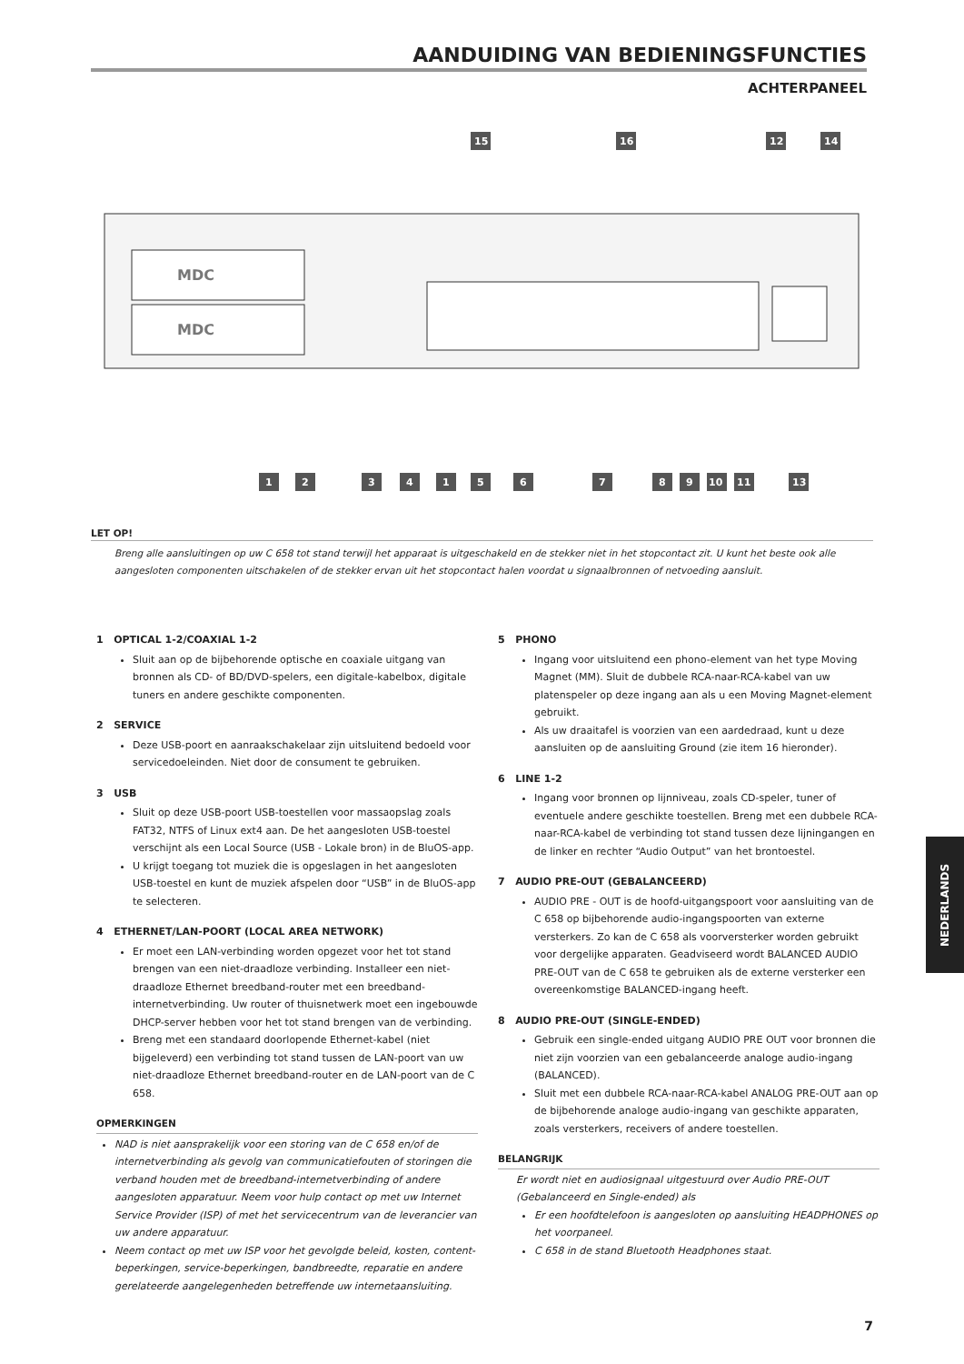AANDUIDING VAN BEDIENINGSFUNCTIES
ACHTERPANEEL
MDC
MDC
15
16
12
14
1
2
3
4
1
5
6
7
8
9
10
11
13
LET OP!
Breng alle aansluitingen op uw C 658 tot stand terwijl het apparaat is uitgeschakeld en de stekker niet in het stopcontact zit. U kunt het beste ook alle aangesloten componenten uitschakelen of de stekker ervan uit het stopcontact halen voordat u signaalbronnen of netvoeding aansluit.
1 OPTICAL 1-2/COAXIAL 1-2
Sluit aan op de bijbehorende optische en coaxiale uitgang van bronnen als CD- of BD/DVD-spelers, een digitale-kabelbox, digitale tuners en andere geschikte componenten.
2 SERVICE
Deze USB-poort en aanraakschakelaar zijn uitsluitend bedoeld voor servicedoeleinden. Niet door de consument te gebruiken.
3 USB
Sluit op deze USB-poort USB-toestellen voor massaopslag zoals FAT32, NTFS of Linux ext4 aan. De het aangesloten USB-toestel verschijnt als een Local Source (USB - Lokale bron) in de BluOS-app.
U krijgt toegang tot muziek die is opgeslagen in het aangesloten USB-toestel en kunt de muziek afspelen door “USB” in de BluOS-app te selecteren.
4 ETHERNET/LAN-POORT (LOCAL AREA NETWORK)
Er moet een LAN-verbinding worden opgezet voor het tot stand brengen van een niet-draadloze verbinding. Installeer een niet-draadloze Ethernet breedband-router met een breedband-internetverbinding. Uw router of thuisnetwerk moet een ingebouwde DHCP-server hebben voor het tot stand brengen van de verbinding.
Breng met een standaard doorlopende Ethernet-kabel (niet bijgeleverd) een verbinding tot stand tussen de LAN-poort van uw niet-draadloze Ethernet breedband-router en de LAN-poort van de C 658.
OPMERKINGEN
NAD is niet aansprakelijk voor een storing van de C 658 en/of de internetverbinding als gevolg van communicatiefouten of storingen die verband houden met de breedband-internetverbinding of andere aangesloten apparatuur. Neem voor hulp contact op met uw Internet Service Provider (ISP) of met het servicecentrum van de leverancier van uw andere apparatuur.
Neem contact op met uw ISP voor het gevolgde beleid, kosten, content-beperkingen, service-beperkingen, bandbreedte, reparatie en andere gerelateerde aangelegenheden betreffende uw internetaansluiting.
5 PHONO
Ingang voor uitsluitend een phono-element van het type Moving Magnet (MM). Sluit de dubbele RCA-naar-RCA-kabel van uw platenspeler op deze ingang aan als u een Moving Magnet-element gebruikt.
Als uw draaitafel is voorzien van een aardedraad, kunt u deze aansluiten op de aansluiting Ground (zie item 16 hieronder).
6 LINE 1-2
Ingang voor bronnen op lijnniveau, zoals CD-speler, tuner of eventuele andere geschikte toestellen. Breng met een dubbele RCA-naar-RCA-kabel de verbinding tot stand tussen deze lijningangen en de linker en rechter “Audio Output” van het brontoestel.
7 AUDIO PRE-OUT (GEBALANCEERD)
AUDIO PRE - OUT is de hoofd-uitgangspoort voor aansluiting van de C 658 op bijbehorende audio-ingangspoorten van externe versterkers. Zo kan de C 658 als voorversterker worden gebruikt voor dergelijke apparaten. Geadviseerd wordt BALANCED AUDIO PRE-OUT van de C 658 te gebruiken als de externe versterker een overeenkomstige BALANCED-ingang heeft.
8 AUDIO PRE-OUT (SINGLE-ENDED)
Gebruik een single-ended uitgang AUDIO PRE OUT voor bronnen die niet zijn voorzien van een gebalanceerde analoge audio-ingang (BALANCED).
Sluit met een dubbele RCA-naar-RCA-kabel ANALOG PRE-OUT aan op de bijbehorende analoge audio-ingang van geschikte apparaten, zoals versterkers, receivers of andere toestellen.
BELANGRIJK
Er wordt niet en audiosignaal uitgestuurd over Audio PRE-OUT (Gebalanceerd en Single-ended) als
Er een hoofdtelefoon is aangesloten op aansluiting HEADPHONES op het voorpaneel.
C 658 in de stand Bluetooth Headphones staat.
NEDERLANDS
7